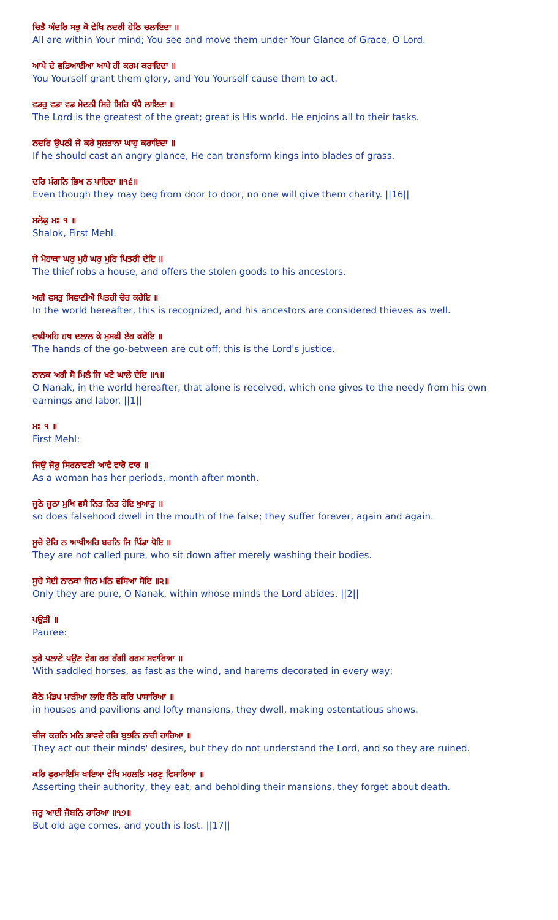ਚਿਤੈ ਅੰਦਰਿ ਸਭੁ ਕੋ ਵੇਖਿ ਨਦਰੀ ਹੇਠਿ ਚਲਾਇਦਾ ॥
All are within Your mind; You see and move them under Your Glance of Grace, O Lord.
ਆਪੇ ਦੇ ਵਡਿਆਈਆ ਆਪੇ ਹੀ ਕਰਮ ਕਰਾਇਦਾ ॥
You Yourself grant them glory, and You Yourself cause them to act.
ਵਡਹੁ ਵਡਾ ਵਡ ਮੇਦਨੀ ਸਿਰੇ ਸਿਰਿ ਧੰਧੈ ਲਾਇਦਾ ॥
The Lord is the greatest of the great; great is His world. He enjoins all to their tasks.
ਨਦਰਿ ਉਪਠੀ ਜੇ ਕਰੇ ਸੁਲਤਾਨਾ ਘਾਹੁ ਕਰਾਇਦਾ ॥
If he should cast an angry glance, He can transform kings into blades of grass.
ਦਰਿ ਮੰਗਨਿ ਭਿਖ ਨ ਪਾਇਦਾ ॥੧੬॥
Even though they may beg from door to door, no one will give them charity. ||16||
ਸਲੋਕੁ ਮਃ ੧ ॥
Shalok, First Mehl:
ਜੇ ਮੋਹਾਕਾ ਘਰੁ ਮੁਹੈ ਘਰੁ ਮੁਹਿ ਪਿਤਰੀ ਦੇਇ ॥
The thief robs a house, and offers the stolen goods to his ancestors.
ਅਗੈ ਵਸਤੁ ਸਿਞਾਣੀਐ ਪਿਤਰੀ ਚੋਰ ਕਰੇਇ ॥
In the world hereafter, this is recognized, and his ancestors are considered thieves as well.
ਵਢੀਅਹਿ ਹਥ ਦਲਾਲ ਕੇ ਮੁਸਫੀ ਏਹ ਕਰੇਇ ॥
The hands of the go-between are cut off; this is the Lord's justice.
ਨਾਨਕ ਅਗੈ ਸੋ ਮਿਲੈ ਜਿ ਖਟੇ ਘਾਲੇ ਦੇਇ ॥੧॥
O Nanak, in the world hereafter, that alone is received, which one gives to the needy from his own earnings and labor. ||1||
ਮਃ ੧ ॥
First Mehl:
ਜਿਉ ਜੋਰੂ ਸਿਰਨਾਵਣੀ ਆਵੈ ਵਾਰੋ ਵਾਰ ॥
As a woman has her periods, month after month,
ਜੂਠੇ ਜੂਠਾ ਮੁਖਿ ਵਸੈ ਨਿਤ ਨਿਤ ਹੋਇ ਖੁਆਰੁ ॥
so does falsehood dwell in the mouth of the false; they suffer forever, again and again.
ਸੂਚੇ ਏਹਿ ਨ ਆਖੀਅਹਿ ਬਹਨਿ ਜਿ ਪਿੰਡਾ ਧੋਇ ॥
They are not called pure, who sit down after merely washing their bodies.
ਸੂਚੇ ਸੇਈ ਨਾਨਕਾ ਜਿਨ ਮਨਿ ਵਸਿਆ ਸੋਇ ॥੨॥
Only they are pure, O Nanak, within whose minds the Lord abides. ||2||
ਪਉੜੀ ॥
Pauree:
ਤੁਰੇ ਪਲਾਣੇ ਪਉਣ ਵੇਗ ਹਰ ਰੰਗੀ ਹਰਮ ਸਵਾਰਿਆ ॥
With saddled horses, as fast as the wind, and harems decorated in every way;
ਕੋਠੇ ਮੰਡਪ ਮਾੜੀਆ ਲਾਇ ਬੈਠੇ ਕਰਿ ਪਾਸਾਰਿਆ ॥
in houses and pavilions and lofty mansions, they dwell, making ostentatious shows.
ਚੀਜ ਕਰਨਿ ਮਨਿ ਭਾਵਦੇ ਹਰਿ ਬੁਝਨਿ ਨਾਹੀ ਹਾਰਿਆ ॥
They act out their minds' desires, but they do not understand the Lord, and so they are ruined.
ਕਰਿ ਫੁਰਮਾਇਸਿ ਖਾਇਆ ਵੇਖਿ ਮਹਲਤਿ ਮਰਣੁ ਵਿਸਾਰਿਆ ॥
Asserting their authority, they eat, and beholding their mansions, they forget about death.
ਜਰੁ ਆਈ ਜੋਬਨਿ ਹਾਰਿਆ ॥੧੭॥
But old age comes, and youth is lost. ||17||